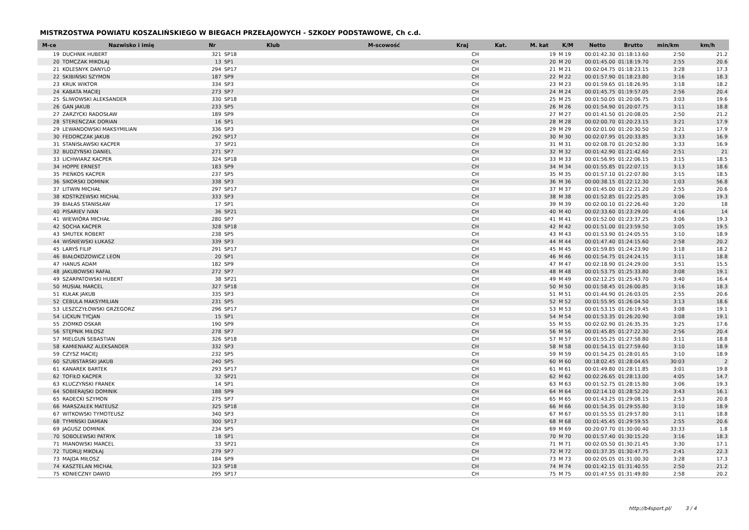MISTRZOSTWA POWIATU KOSZALIŃSKIEGO W BIEGACH PRZEŁAJOWYCH - SZKOŁY PODSTAWOWE, Ch c.d.
| M-ce | Nazwisko i imię | Nr | Klub | M-scowość | Kraj | Kat. | M. kat | K/M | Netto | Brutto | min/km | km/h |
| --- | --- | --- | --- | --- | --- | --- | --- | --- | --- | --- | --- | --- |
| 19 | DUCHNIK HUBERT | 321 | SP18 | | CH | | 19 | M 19 | 00:01:42.30 | 01:18:13.60 | 2:50 | 21.2 |
| 20 | TOMCZAK MIKOŁAJ | 13 | SP1 | | CH | | 20 | M 20 | 00:01:45.00 | 01:18:19.70 | 2:55 | 20.6 |
| 21 | KOLESNYK DANYLO | 294 | SP17 | | CH | | 21 | M 21 | 00:02:04.75 | 01:18:23.15 | 3:28 | 17.3 |
| 22 | SKIBIŃSKI SZYMON | 187 | SP9 | | CH | | 22 | M 22 | 00:01:57.90 | 01:18:23.80 | 3:16 | 18.3 |
| 23 | KRUK WIKTOR | 334 | SP3 | | CH | | 23 | M 23 | 00:01:59.65 | 01:18:26.95 | 3:18 | 18.2 |
| 24 | KABATA MACIEJ | 273 | SP7 | | CH | | 24 | M 24 | 00:01:45.75 | 01:19:57.05 | 2:56 | 20.4 |
| 25 | ŚLIWOWSKI ALEKSANDER | 330 | SP18 | | CH | | 25 | M 25 | 00:01:50.05 | 01:20:06.75 | 3:03 | 19.6 |
| 26 | GAN JAKUB | 233 | SP5 | | CH | | 26 | M 26 | 00:01:54.90 | 01:20:07.75 | 3:11 | 18.8 |
| 27 | ZARZYCKI RADOSŁAW | 189 | SP9 | | CH | | 27 | M 27 | 00:01:41.50 | 01:20:08.05 | 2:50 | 21.2 |
| 28 | STEREŃCZAK DORIAN | 16 | SP1 | | CH | | 28 | M 28 | 00:02:00.70 | 01:20:23.15 | 3:21 | 17.9 |
| 29 | LEWANDOWSKI MAKSYMILIAN | 336 | SP3 | | CH | | 29 | M 29 | 00:02:01.00 | 01:20:30.50 | 3:21 | 17.9 |
| 30 | FEDORCZAK JAKUB | 292 | SP17 | | CH | | 30 | M 30 | 00:02:07.95 | 01:20:33.85 | 3:33 | 16.9 |
| 31 | STANISŁAWSKI KACPER | 37 | SP21 | | CH | | 31 | M 31 | 00:02:08.70 | 01:20:52.80 | 3:33 | 16.9 |
| 32 | BUDZYŃSKI DANIEL | 271 | SP7 | | CH | | 32 | M 32 | 00:01:42.90 | 01:21:42.60 | 2:51 | 21 |
| 33 | LICHWIARZ KACPER | 324 | SP18 | | CH | | 33 | M 33 | 00:01:56.95 | 01:22:06.15 | 3:15 | 18.5 |
| 34 | HOPPE ERNEST | 183 | SP9 | | CH | | 34 | M 34 | 00:01:55.85 | 01:22:07.15 | 3:13 | 18.6 |
| 35 | PIEŃKOS KACPER | 237 | SP5 | | CH | | 35 | M 35 | 00:01:57.10 | 01:22:07.80 | 3:15 | 18.5 |
| 36 | SIKORSKI DOMINIK | 338 | SP3 | | CH | | 36 | M 36 | 00:00:38.15 | 01:22:12.30 | 1:03 | 56.8 |
| 37 | LITWIN MICHAŁ | 297 | SP17 | | CH | | 37 | M 37 | 00:01:45.00 | 01:22:21.20 | 2:55 | 20.6 |
| 38 | KOSTRZEWSKI MICHAŁ | 333 | SP3 | | CH | | 38 | M 38 | 00:01:52.85 | 01:22:25.85 | 3:06 | 19.3 |
| 39 | BIAŁAS STANISŁAW | 17 | SP1 | | CH | | 39 | M 39 | 00:02:00.10 | 01:22:26.40 | 3:20 | 18 |
| 40 | PISARIEV IVAN | 36 | SP21 | | CH | | 40 | M 40 | 00:02:33.60 | 01:23:29.00 | 4:16 | 14 |
| 41 | WIEWIÓRA MICHAŁ | 280 | SP7 | | CH | | 41 | M 41 | 00:01:52.00 | 01:23:37.25 | 3:06 | 19.3 |
| 42 | SOCHA KACPER | 328 | SP18 | | CH | | 42 | M 42 | 00:01:51.00 | 01:23:59.50 | 3:05 | 19.5 |
| 43 | SMUTEK ROBERT | 238 | SP5 | | CH | | 43 | M 43 | 00:01:53.90 | 01:24:05.55 | 3:10 | 18.9 |
| 44 | WIŚNIEWSKI ŁUKASZ | 339 | SP3 | | CH | | 44 | M 44 | 00:01:47.40 | 01:24:15.60 | 2:58 | 20.2 |
| 45 | LARYŚ FILIP | 291 | SP17 | | CH | | 45 | M 45 | 00:01:59.85 | 01:24:23.90 | 3:18 | 18.2 |
| 46 | BIAŁOKOZOWICZ LEON | 20 | SP1 | | CH | | 46 | M 46 | 00:01:54.75 | 01:24:24.15 | 3:11 | 18.8 |
| 47 | HANUS ADAM | 182 | SP9 | | CH | | 47 | M 47 | 00:02:18.90 | 01:24:29.00 | 3:51 | 15.5 |
| 48 | JAKUBOWSKI RAFAŁ | 272 | SP7 | | CH | | 48 | M 48 | 00:01:53.75 | 01:25:33.80 | 3:08 | 19.1 |
| 49 | SZARPATOWSKI HUBERT | 38 | SP21 | | CH | | 49 | M 49 | 00:02:12.25 | 01:25:43.70 | 3:40 | 16.4 |
| 50 | MUSIAŁ MARCEL | 327 | SP18 | | CH | | 50 | M 50 | 00:01:58.45 | 01:26:00.85 | 3:16 | 18.3 |
| 51 | KUŁAK JAKUB | 335 | SP3 | | CH | | 51 | M 51 | 00:01:44.90 | 01:26:03.05 | 2:55 | 20.6 |
| 52 | CEBULA MAKSYMILIAN | 231 | SP5 | | CH | | 52 | M 52 | 00:01:55.95 | 01:26:04.50 | 3:13 | 18.6 |
| 53 | LESZCZYŁOWSKI GRZEGORZ | 296 | SP17 | | CH | | 53 | M 53 | 00:01:53.15 | 01:26:19.45 | 3:08 | 19.1 |
| 54 | LICKUN TYCJAN | 15 | SP1 | | CH | | 54 | M 54 | 00:01:53.35 | 01:26:20.90 | 3:08 | 19.1 |
| 55 | ZIOMKO OSKAR | 190 | SP9 | | CH | | 55 | M 55 | 00:02:02.90 | 01:26:35.35 | 3:25 | 17.6 |
| 56 | STĘPNIK MIŁOSZ | 278 | SP7 | | CH | | 56 | M 56 | 00:01:45.85 | 01:27:22.30 | 2:56 | 20.4 |
| 57 | MIELGUŃ SEBASTIAN | 326 | SP18 | | CH | | 57 | M 57 | 00:01:55.25 | 01:27:58.80 | 3:11 | 18.8 |
| 58 | KAMIENIARZ ALEKSANDER | 332 | SP3 | | CH | | 58 | M 58 | 00:01:54.15 | 01:27:59.60 | 3:10 | 18.9 |
| 59 | CZYSZ MACIEJ | 232 | SP5 | | CH | | 59 | M 59 | 00:01:54.25 | 01:28:01.65 | 3:10 | 18.9 |
| 60 | SZUBSTARSKI JAKUB | 240 | SP5 | | CH | | 60 | M 60 | 00:18:02.45 | 01:28:04.65 | 30:03 | 2 |
| 61 | KANAREK BARTEK | 293 | SP17 | | CH | | 61 | M 61 | 00:01:49.80 | 01:28:11.85 | 3:01 | 19.8 |
| 62 | TOFIŁO KACPER | 32 | SP21 | | CH | | 62 | M 62 | 00:02:26.65 | 01:28:13.00 | 4:05 | 14.7 |
| 63 | KLUCZYŃSKI FRANEK | 14 | SP1 | | CH | | 63 | M 63 | 00:01:52.75 | 01:28:15.80 | 3:06 | 19.3 |
| 64 | SOBIERAJSKI DOMINIK | 188 | SP9 | | CH | | 64 | M 64 | 00:02:14.10 | 01:28:52.20 | 3:43 | 16.1 |
| 65 | RADECKI SZYMON | 275 | SP7 | | CH | | 65 | M 65 | 00:01:43.25 | 01:29:08.15 | 2:53 | 20.8 |
| 66 | MARSZAŁEK MATEUSZ | 325 | SP18 | | CH | | 66 | M 66 | 00:01:54.35 | 01:29:55.80 | 3:10 | 18.9 |
| 67 | WITKOWSKI TYMOTEUSZ | 340 | SP3 | | CH | | 67 | M 67 | 00:01:55.55 | 01:29:57.80 | 3:11 | 18.8 |
| 68 | TYMIŃSKI DAMIAN | 300 | SP17 | | CH | | 68 | M 68 | 00:01:45.45 | 01:29:59.55 | 2:55 | 20.6 |
| 69 | JAGUSZ DOMINIK | 234 | SP5 | | CH | | 69 | M 69 | 00:20:07.70 | 01:30:00.40 | 33:33 | 1.8 |
| 70 | SOBOLEWSKI PATRYK | 18 | SP1 | | CH | | 70 | M 70 | 00:01:57.40 | 01:30:15.20 | 3:16 | 18.3 |
| 71 | MIANOWSKI MARCEL | 33 | SP21 | | CH | | 71 | M 71 | 00:02:05.50 | 01:30:21.45 | 3:30 | 17.1 |
| 72 | TUDRUJ MIKOŁAJ | 279 | SP7 | | CH | | 72 | M 72 | 00:01:37.35 | 01:30:47.75 | 2:41 | 22.3 |
| 73 | MAJDA MIŁOSZ | 184 | SP9 | | CH | | 73 | M 73 | 00:02:05.05 | 01:31:00.30 | 3:28 | 17.3 |
| 74 | KASZTELAN MICHAŁ | 323 | SP18 | | CH | | 74 | M 74 | 00:01:42.15 | 01:31:40.55 | 2:50 | 21.2 |
| 75 | KONIECZNY DAWID | 295 | SP17 | | CH | | 75 | M 75 | 00:01:47.55 | 01:31:49.80 | 2:58 | 20.2 |
http://b4sport.pl/ 3 / 4